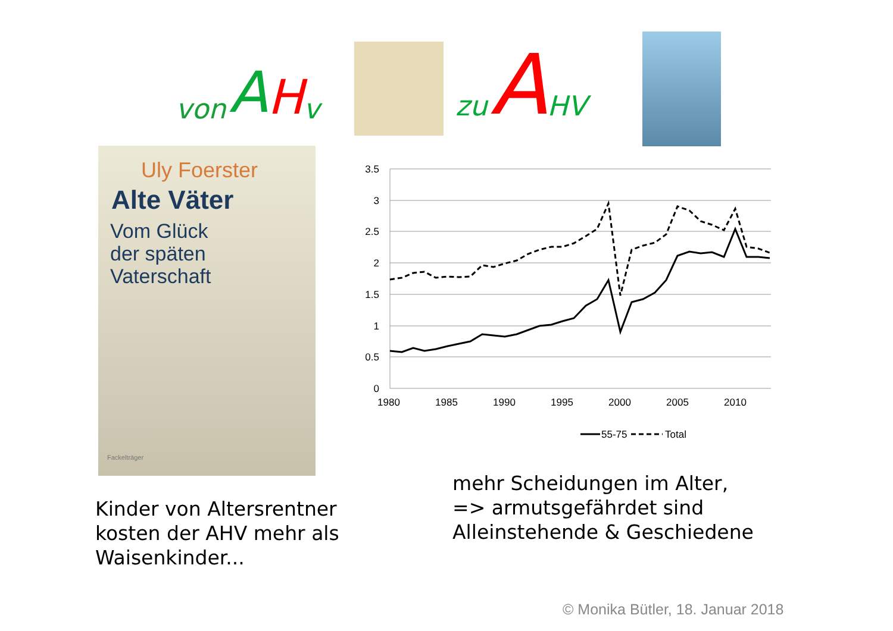von A H v
zu A HV
Uly Foerster
Alte Väter
Vom Glück
der späten
Vaterschaft
Fackelträger
3.5
3
2.5
2
1.5
1
0.5
0
1980
1985
1990
1995
2000
2005
2010
55-75
Total
Kinder von Altersrentner
kosten der AHV mehr als
Waisenkinder...
mehr Scheidungen im Alter,
=> armutsgefährdet sind
Alleinstehende & Geschiedene
© Monika Bütler, 18. Januar 2018